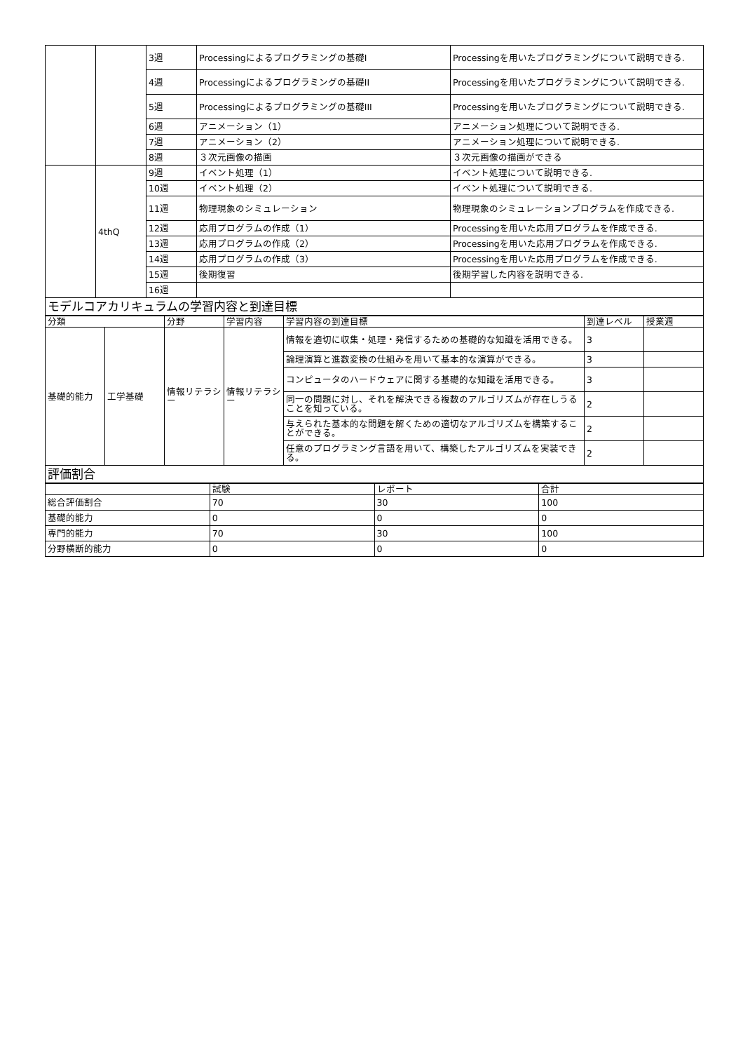| | | 3週 | Processingによるプログラミングの基礎I | Processingを用いたプログラミングについて説明できる. |
| | | 4週 | Processingによるプログラミングの基礎II | Processingを用いたプログラミングについて説明できる. |
| | | 5週 | Processingによるプログラミングの基礎III | Processingを用いたプログラミングについて説明できる. |
| | | 6週 | アニメーション（1） | アニメーション処理について説明できる. |
| | | 7週 | アニメーション（2） | アニメーション処理について説明できる. |
| | | 8週 | ３次元画像の描画 | ３次元画像の描画ができる |
| | 4thQ | 9週 | イベント処理（1） | イベント処理について説明できる. |
| | | 10週 | イベント処理（2） | イベント処理について説明できる. |
| | | 11週 | 物理現象のシミュレーション | 物理現象のシミュレーションプログラムを作成できる. |
| | | 12週 | 応用プログラムの作成（1） | Processingを用いた応用プログラムを作成できる. |
| | | 13週 | 応用プログラムの作成（2） | Processingを用いた応用プログラムを作成できる. |
| | | 14週 | 応用プログラムの作成（3） | Processingを用いた応用プログラムを作成できる. |
| | | 15週 | 後期復習 | 後期学習した内容を説明できる. |
| | | 16週 | | |
モデルコアカリキュラムの学習内容と到達目標
| 分類 | | 分野 | 学習内容 | 学習内容の到達目標 | 到達レベル | 授業週 |
| --- | --- | --- | --- | --- | --- | --- |
| 基礎的能力 | 工学基礎 | 情報リテラシー | 情報リテラシー | 情報を適切に収集・処理・発信するための基礎的な知識を活用できる。 | 3 | |
| | | | | 論理演算と進数変換の仕組みを用いて基本的な演算ができる。 | 3 | |
| | | | | コンピュータのハードウェアに関する基礎的な知識を活用できる。 | 3 | |
| | | | | 同一の問題に対し、それを解決できる複数のアルゴリズムが存在しうることを知っている。 | 2 | |
| | | | | 与えられた基本的な問題を解くための適切なアルゴリズムを構築することができる。 | 2 | |
| | | | | 任意のプログラミング言語を用いて、構築したアルゴリズムを実装できる。 | 2 | |
評価割合
| | 試験 | レポート | 合計 |
| --- | --- | --- | --- |
| 総合評価割合 | 70 | 30 | 100 |
| 基礎的能力 | 0 | 0 | 0 |
| 専門的能力 | 70 | 30 | 100 |
| 分野横断的能力 | 0 | 0 | 0 |